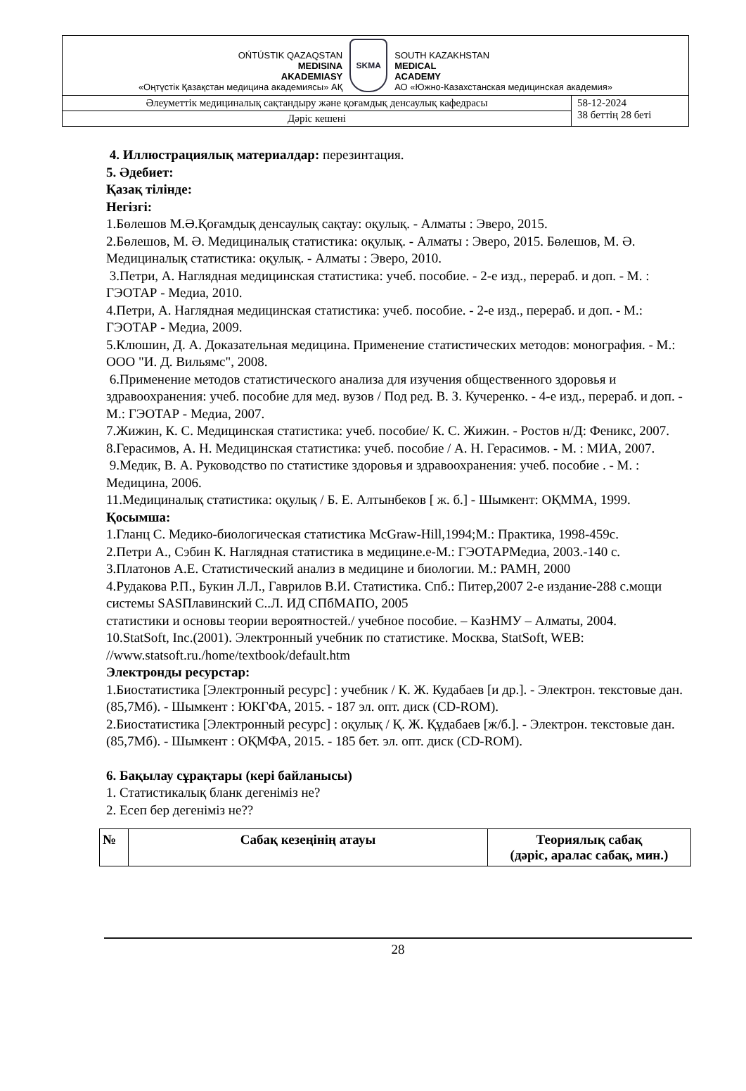OŃTÚSTIK QAZAQSTAN
MEDISINA
AKADEMIASY
«Оңтүстік Қазақстан медицина академиясы» АҚ
SKMA
SOUTH KAZAKHSTAN
MEDICAL
ACADEMY
АО «Южно-Казахстанская медицинская академия»
| Әлеуметтік медициналық сақтандыру және қоғамдық денсаулық кафедрасы | 58-12-2024 38 беттің 28 беті |
| Дәріс кешені | |
4. Иллюстрациялық материалдар: перезинтация.
5. Әдебиет:
Қазақ тілінде:
Негізгі:
1.Бөлешов М.Ә.Қоғамдық денсаулық сақтау: оқулық. - Алматы : Эверо, 2015.
2.Бөлешов, М. Ә. Медициналық статистика: оқулық. - Алматы : Эверо, 2015. Бөлешов, М. Ә. Медициналық статистика: оқулық. - Алматы : Эверо, 2010.
3.Петри, А. Наглядная медицинская статистика: учеб. пособие. - 2-е изд., перераб. и доп. - М. : ГЭОТАР - Медиа, 2010.
4.Петри, А. Наглядная медицинская статистика: учеб. пособие. - 2-е изд., перераб. и доп. - М.: ГЭОТАР - Медиа, 2009.
5.Клюшин, Д. А. Доказательная медицина. Применение статистических методов: монография. - М.: ООО "И. Д. Вильямс", 2008.
6.Применение методов статистического анализа для изучения общественного здоровья и здравоохранения: учеб. пособие для мед. вузов / Под ред. В. З. Кучеренко. - 4-е изд., перераб. и доп. - М.: ГЭОТАР - Медиа, 2007.
7.Жижин, К. С. Медицинская статистика: учеб. пособие/ К. С. Жижин. - Ростов н/Д: Феникс, 2007.
8.Герасимов, А. Н. Медицинская статистика: учеб. пособие / А. Н. Герасимов. - М. : МИА, 2007.
9.Медик, В. А. Руководство по статистике здоровья и здравоохранения: учеб. пособие . - М. : Медицина, 2006.
11.Медициналық статистика: оқулық / Б. Е. Алтынбеков [ ж. б.] - Шымкент: ОҚМMA, 1999.
Қосымша:
1.Гланц С. Медико-биологическая статистика McGraw-Hill,1994;М.: Практика, 1998-459с.
2.Петри А., Сэбин К. Наглядная статистика в медицине.е-М.: ГЭОТАРМедиа, 2003.-140 с.
3.Платонов А.Е. Статистический анализ в медицине и биологии. М.: РАМН, 2000
4.Рудакова Р.П., Букин Л.Л., Гаврилов В.И. Статистика. Спб.: Питер,2007 2-е издание-288 с.мощи системы SASПлавинский С..Л. ИД СПбМАПО, 2005
статистики и основы теории вероятностей./ учебное пособие. – КазНМУ – Алматы, 2004.
10.StatSoft, Inc.(2001). Электронный учебник по статистике. Москва, StatSoft, WEB: //www.statsoft.ru./home/textbook/default.htm
Электронды ресурстар:
1.Биостатистика [Электронный ресурс] : учебник / К. Ж. Кудабаев [и др.]. - Электрон. текстовые дан. (85,7Мб). - Шымкент : ЮКГФА, 2015. - 187 эл. опт. диск (CD-ROM).
2.Биостатистика [Электронный ресурс] : оқулық / Қ. Ж. Құдабаев [ж/б.]. - Электрон. текстовые дан. (85,7Мб). - Шымкент : ОҚМФА, 2015. - 185 бет. эл. опт. диск (CD-ROM).
6. Бақылау сұрақтары (кері байланысы)
1. Статистикалық бланк дегеніміз не?
2. Есеп бер дегеніміз не??
| № | Сабақ кезеңінің атауы | Теориялық сабақ (дәріс, аралас сабақ, мин.) |
| --- | --- | --- |
28